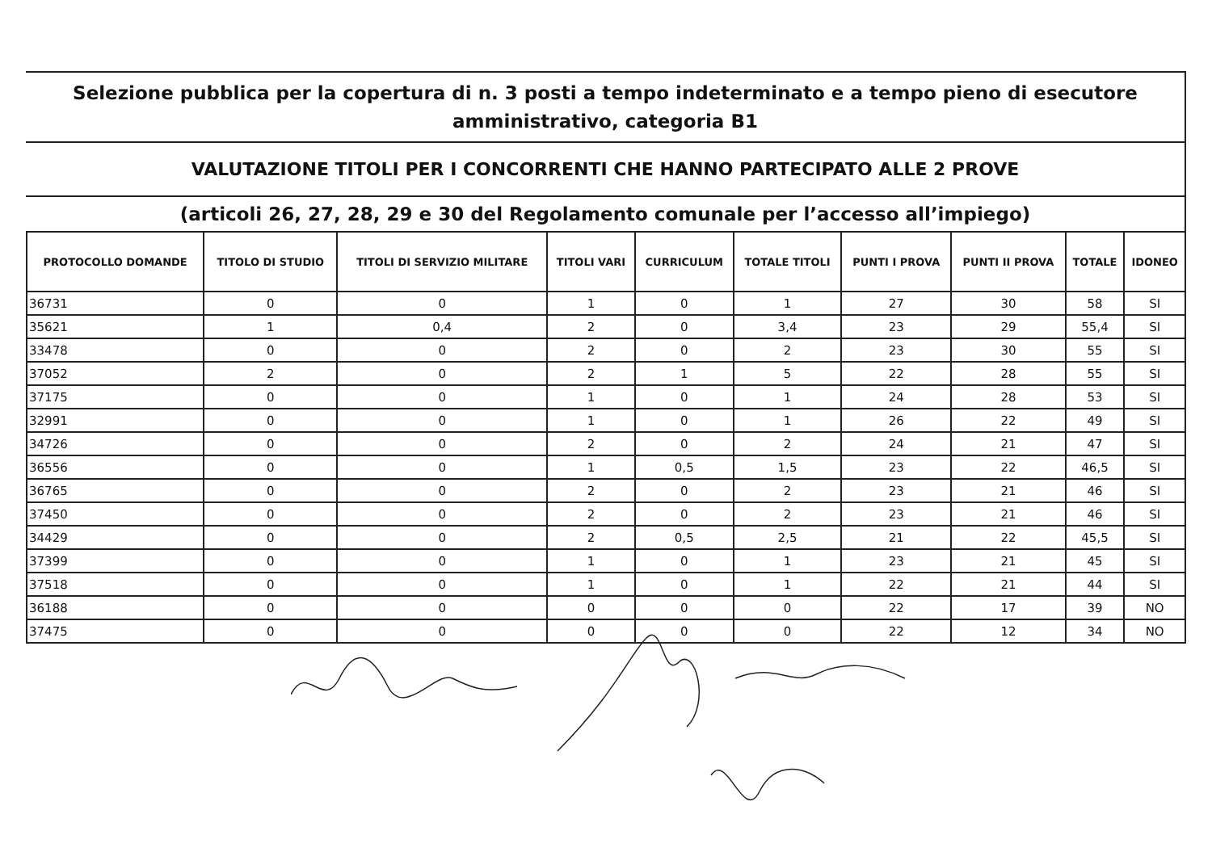Selezione pubblica per la copertura di n. 3 posti a tempo indeterminato e a tempo pieno di esecutore amministrativo, categoria B1
VALUTAZIONE TITOLI PER I CONCORRENTI CHE HANNO PARTECIPATO ALLE 2 PROVE
(articoli 26, 27, 28, 29 e 30 del Regolamento comunale per l’accesso all’impiego)
| PROTOCOLLO DOMANDE | TITOLO DI STUDIO | TITOLI DI SERVIZIO MILITARE | TITOLI VARI | CURRICULUM | TOTALE TITOLI | PUNTI I PROVA | PUNTI II PROVA | TOTALE | IDONEO |
| --- | --- | --- | --- | --- | --- | --- | --- | --- | --- |
| 36731 | 0 | 0 | 1 | 0 | 1 | 27 | 30 | 58 | SI |
| 35621 | 1 | 0,4 | 2 | 0 | 3,4 | 23 | 29 | 55,4 | SI |
| 33478 | 0 | 0 | 2 | 0 | 2 | 23 | 30 | 55 | SI |
| 37052 | 2 | 0 | 2 | 1 | 5 | 22 | 28 | 55 | SI |
| 37175 | 0 | 0 | 1 | 0 | 1 | 24 | 28 | 53 | SI |
| 32991 | 0 | 0 | 1 | 0 | 1 | 26 | 22 | 49 | SI |
| 34726 | 0 | 0 | 2 | 0 | 2 | 24 | 21 | 47 | SI |
| 36556 | 0 | 0 | 1 | 0,5 | 1,5 | 23 | 22 | 46,5 | SI |
| 36765 | 0 | 0 | 2 | 0 | 2 | 23 | 21 | 46 | SI |
| 37450 | 0 | 0 | 2 | 0 | 2 | 23 | 21 | 46 | SI |
| 34429 | 0 | 0 | 2 | 0,5 | 2,5 | 21 | 22 | 45,5 | SI |
| 37399 | 0 | 0 | 1 | 0 | 1 | 23 | 21 | 45 | SI |
| 37518 | 0 | 0 | 1 | 0 | 1 | 22 | 21 | 44 | SI |
| 36188 | 0 | 0 | 0 | 0 | 0 | 22 | 17 | 39 | NO |
| 37475 | 0 | 0 | 0 | 0 | 0 | 22 | 12 | 34 | NO |